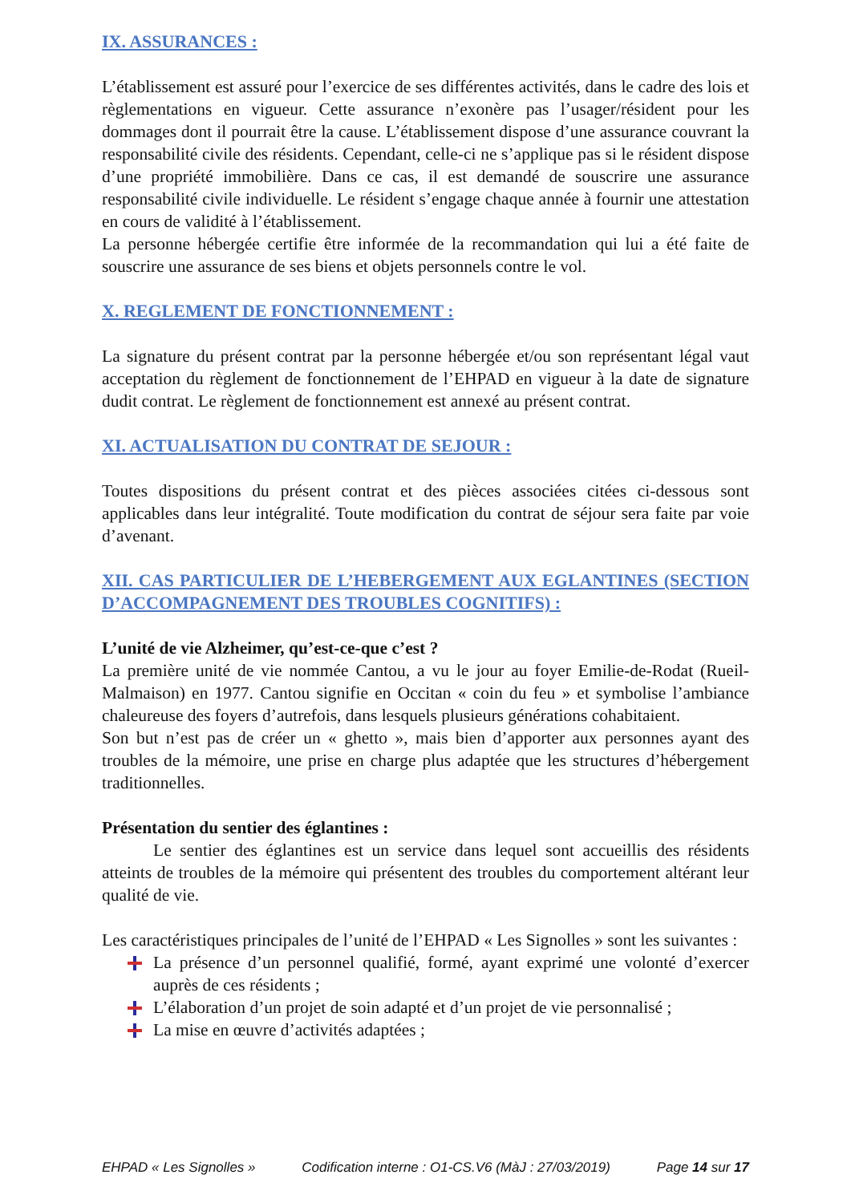IX. ASSURANCES :
L’établissement est assuré pour l’exercice de ses différentes activités, dans le cadre des lois et règlementations en vigueur. Cette assurance n’exonère pas l’usager/résident pour les dommages dont il pourrait être la cause. L’établissement dispose d’une assurance couvrant la responsabilité civile des résidents. Cependant, celle-ci ne s’applique pas si le résident dispose d’une propriété immobilière. Dans ce cas, il est demandé de souscrire une assurance responsabilité civile individuelle. Le résident s’engage chaque année à fournir une attestation en cours de validité à l’établissement.
La personne hébergée certifie être informée de la recommandation qui lui a été faite de souscrire une assurance de ses biens et objets personnels contre le vol.
X. REGLEMENT DE FONCTIONNEMENT :
La signature du présent contrat par la personne hébergée et/ou son représentant légal vaut acceptation du règlement de fonctionnement de l’EHPAD en vigueur à la date de signature dudit contrat. Le règlement de fonctionnement est annexé au présent contrat.
XI. ACTUALISATION DU CONTRAT DE SEJOUR :
Toutes dispositions du présent contrat et des pièces associées citées ci-dessous sont applicables dans leur intégralité. Toute modification du contrat de séjour sera faite par voie d’avenant.
XII. CAS PARTICULIER DE L’HEBERGEMENT AUX EGLANTINES (SECTION D’ACCOMPAGNEMENT DES TROUBLES COGNITIFS) :
L’unité de vie Alzheimer, qu’est-ce-que c’est ?
La première unité de vie nommée Cantou, a vu le jour au foyer Emilie-de-Rodat (Rueil-Malmaison) en 1977. Cantou signifie en Occitan « coin du feu » et symbolise l’ambiance chaleureuse des foyers d’autrefois, dans lesquels plusieurs générations cohabitaient.
Son but n’est pas de créer un « ghetto », mais bien d’apporter aux personnes ayant des troubles de la mémoire, une prise en charge plus adaptée que les structures d’hébergement traditionnelles.
Présentation du sentier des églantines :
Le sentier des églantines est un service dans lequel sont accueillis des résidents atteints de troubles de la mémoire qui présentent des troubles du comportement altérant leur qualité de vie.
Les caractéristiques principales de l’unité de l’EHPAD « Les Signolles » sont les suivantes :
La présence d’un personnel qualifié, formé, ayant exprimé une volonté d’exercer auprès de ces résidents ;
L’élaboration d’un projet de soin adapté et d’un projet de vie personnalisé ;
La mise en œuvre d’activités adaptées ;
EHPAD « Les Signolles » Codification interne : O1-CS.V6 (MàJ : 27/03/2019) Page 14 sur 17